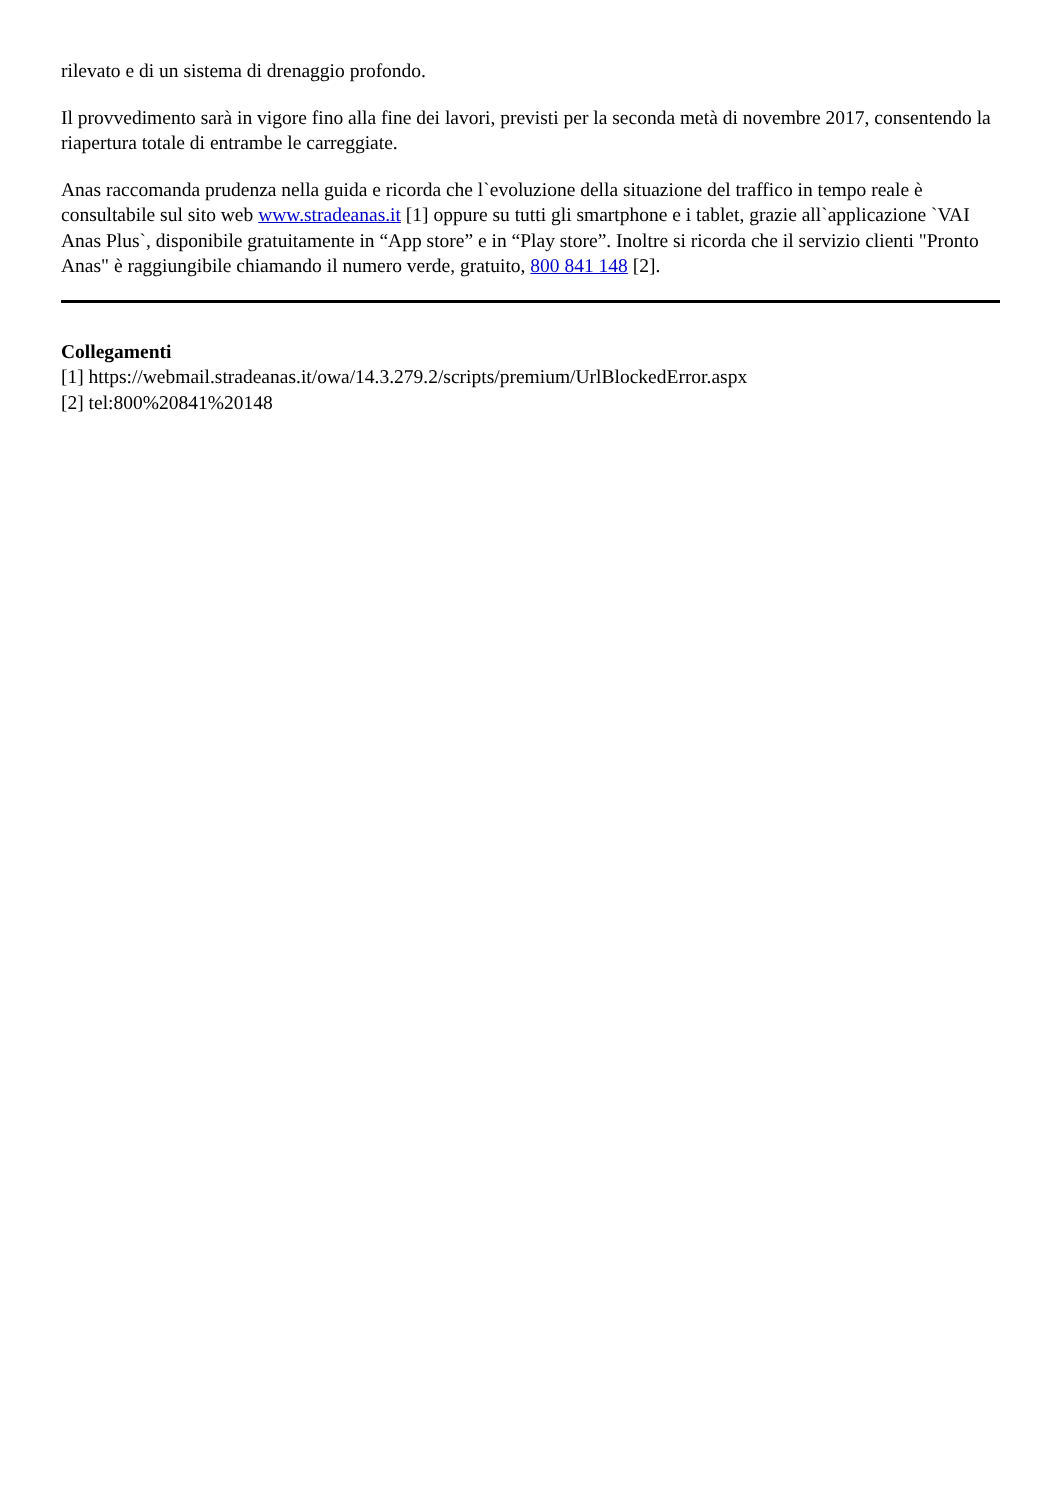rilevato e di un sistema di drenaggio profondo.
Il provvedimento sarà in vigore fino alla fine dei lavori, previsti per la seconda metà di novembre 2017, consentendo la riapertura totale di entrambe le carreggiate.
Anas raccomanda prudenza nella guida e ricorda che l`evoluzione della situazione del traffico in tempo reale è consultabile sul sito web www.stradeanas.it [1] oppure su tutti gli smartphone e i tablet, grazie all`applicazione `VAI Anas Plus`, disponibile gratuitamente in “App store” e in “Play store”. Inoltre si ricorda che il servizio clienti "Pronto Anas" è raggiungibile chiamando il numero verde, gratuito, 800 841 148 [2].
Collegamenti
[1] https://webmail.stradeanas.it/owa/14.3.279.2/scripts/premium/UrlBlockedError.aspx
[2] tel:800%20841%20148